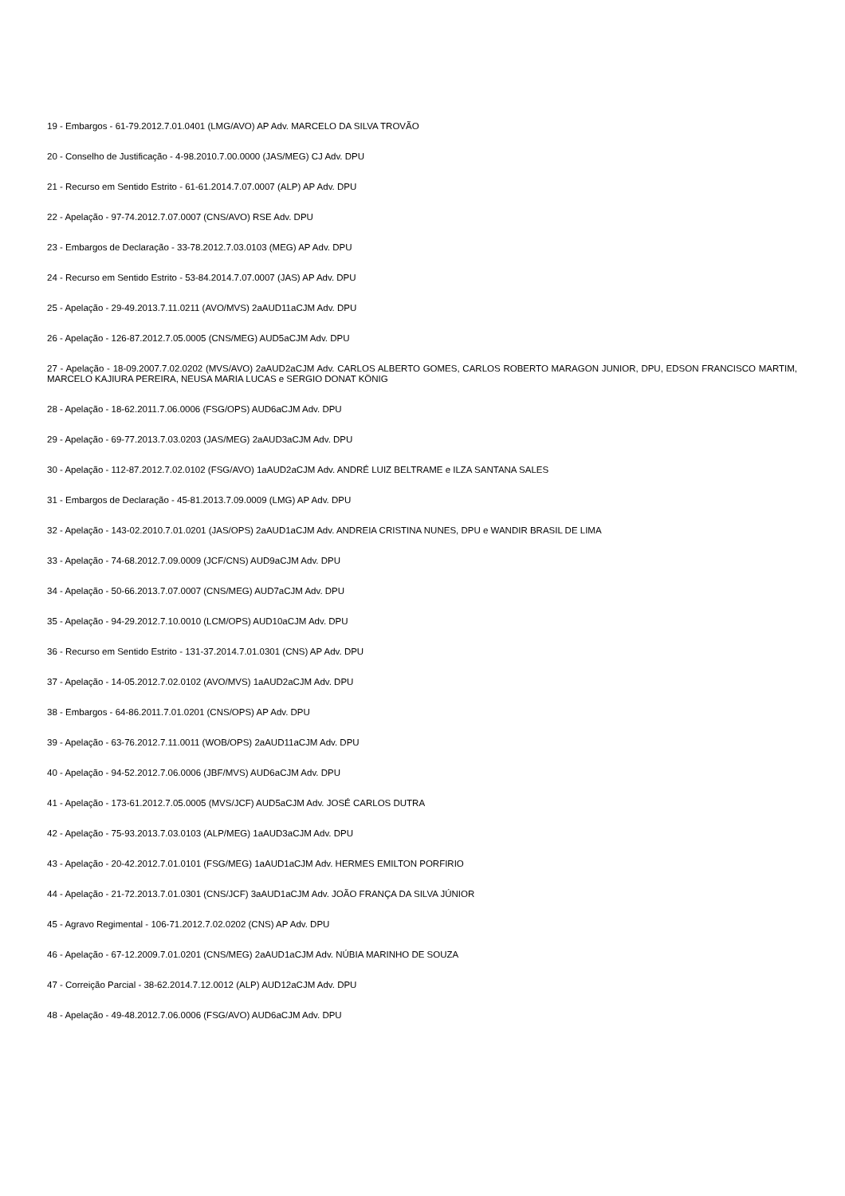19 - Embargos - 61-79.2012.7.01.0401 (LMG/AVO) AP Adv. MARCELO DA SILVA TROVÃO
20 - Conselho de Justificação - 4-98.2010.7.00.0000 (JAS/MEG) CJ Adv. DPU
21 - Recurso em Sentido Estrito - 61-61.2014.7.07.0007 (ALP) AP Adv. DPU
22 - Apelação - 97-74.2012.7.07.0007 (CNS/AVO) RSE Adv. DPU
23 - Embargos de Declaração - 33-78.2012.7.03.0103 (MEG) AP Adv. DPU
24 - Recurso em Sentido Estrito - 53-84.2014.7.07.0007 (JAS) AP Adv. DPU
25 - Apelação - 29-49.2013.7.11.0211 (AVO/MVS) 2aAUD11aCJM Adv. DPU
26 - Apelação - 126-87.2012.7.05.0005 (CNS/MEG) AUD5aCJM Adv. DPU
27 - Apelação - 18-09.2007.7.02.0202 (MVS/AVO) 2aAUD2aCJM Adv. CARLOS ALBERTO GOMES, CARLOS ROBERTO MARAGON JUNIOR, DPU, EDSON FRANCISCO MARTIM, MARCELO KAJIURA PEREIRA, NEUSA MARIA LUCAS e SERGIO DONAT KÖNIG
28 - Apelação - 18-62.2011.7.06.0006 (FSG/OPS) AUD6aCJM Adv. DPU
29 - Apelação - 69-77.2013.7.03.0203 (JAS/MEG) 2aAUD3aCJM Adv. DPU
30 - Apelação - 112-87.2012.7.02.0102 (FSG/AVO) 1aAUD2aCJM Adv. ANDRÉ LUIZ BELTRAME e ILZA SANTANA SALES
31 - Embargos de Declaração - 45-81.2013.7.09.0009 (LMG) AP Adv. DPU
32 - Apelação - 143-02.2010.7.01.0201 (JAS/OPS) 2aAUD1aCJM Adv. ANDREIA CRISTINA NUNES, DPU e WANDIR BRASIL DE LIMA
33 - Apelação - 74-68.2012.7.09.0009 (JCF/CNS) AUD9aCJM Adv. DPU
34 - Apelação - 50-66.2013.7.07.0007 (CNS/MEG) AUD7aCJM Adv. DPU
35 - Apelação - 94-29.2012.7.10.0010 (LCM/OPS) AUD10aCJM Adv. DPU
36 - Recurso em Sentido Estrito - 131-37.2014.7.01.0301 (CNS) AP Adv. DPU
37 - Apelação - 14-05.2012.7.02.0102 (AVO/MVS) 1aAUD2aCJM Adv. DPU
38 - Embargos - 64-86.2011.7.01.0201 (CNS/OPS) AP Adv. DPU
39 - Apelação - 63-76.2012.7.11.0011 (WOB/OPS) 2aAUD11aCJM Adv. DPU
40 - Apelação - 94-52.2012.7.06.0006 (JBF/MVS) AUD6aCJM Adv. DPU
41 - Apelação - 173-61.2012.7.05.0005 (MVS/JCF) AUD5aCJM Adv. JOSÉ CARLOS DUTRA
42 - Apelação - 75-93.2013.7.03.0103 (ALP/MEG) 1aAUD3aCJM Adv. DPU
43 - Apelação - 20-42.2012.7.01.0101 (FSG/MEG) 1aAUD1aCJM Adv. HERMES EMILTON PORFIRIO
44 - Apelação - 21-72.2013.7.01.0301 (CNS/JCF) 3aAUD1aCJM Adv. JOÃO FRANÇA DA SILVA JÚNIOR
45 - Agravo Regimental - 106-71.2012.7.02.0202 (CNS) AP Adv. DPU
46 - Apelação - 67-12.2009.7.01.0201 (CNS/MEG) 2aAUD1aCJM Adv. NÚBIA MARINHO DE SOUZA
47 - Correição Parcial - 38-62.2014.7.12.0012 (ALP) AUD12aCJM Adv. DPU
48 - Apelação - 49-48.2012.7.06.0006 (FSG/AVO) AUD6aCJM Adv. DPU